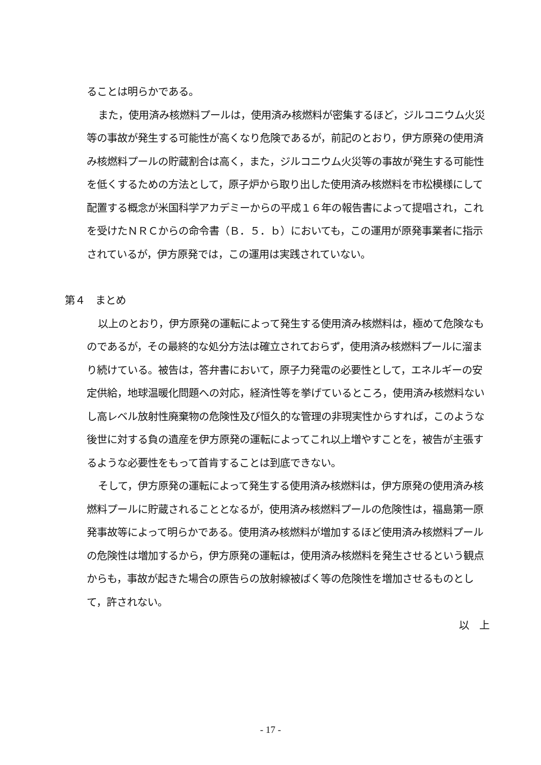ることは明らかである。
また，使用済み核燃料プールは，使用済み核燃料が密集するほど，ジルコニウム火災等の事故が発生する可能性が高くなり危険であるが，前記のとおり，伊方原発の使用済み核燃料プールの貯蔵割合は高く，また，ジルコニウム火災等の事故が発生する可能性を低くするための方法として，原子炉から取り出した使用済み核燃料を市松模様にして配置する概念が米国科学アカデミーからの平成１６年の報告書によって提唱され，これを受けたＮＲＣからの命令書（Ｂ．５．ｂ）においても，この運用が原発事業者に指示されているが，伊方原発では，この運用は実践されていない。
第４　まとめ
以上のとおり，伊方原発の運転によって発生する使用済み核燃料は，極めて危険なものであるが，その最終的な処分方法は確立されておらず，使用済み核燃料プールに溜まり続けている。被告は，答弁書において，原子力発電の必要性として，エネルギーの安定供給，地球温暖化問題への対応，経済性等を挙げているところ，使用済み核燃料ないし高レベル放射性廃棄物の危険性及び恒久的な管理の非現実性からすれば，このような後世に対する負の遺産を伊方原発の運転によってこれ以上増やすことを，被告が主張するような必要性をもって首肯することは到底できない。
そして，伊方原発の運転によって発生する使用済み核燃料は，伊方原発の使用済み核燃料プールに貯蔵されることとなるが，使用済み核燃料プールの危険性は，福島第一原発事故等によって明らかである。使用済み核燃料が増加するほど使用済み核燃料プールの危険性は増加するから，伊方原発の運転は，使用済み核燃料を発生させるという観点からも，事故が起きた場合の原告らの放射線被ばく等の危険性を増加させるものとして，許されない。
以　上
- 17 -